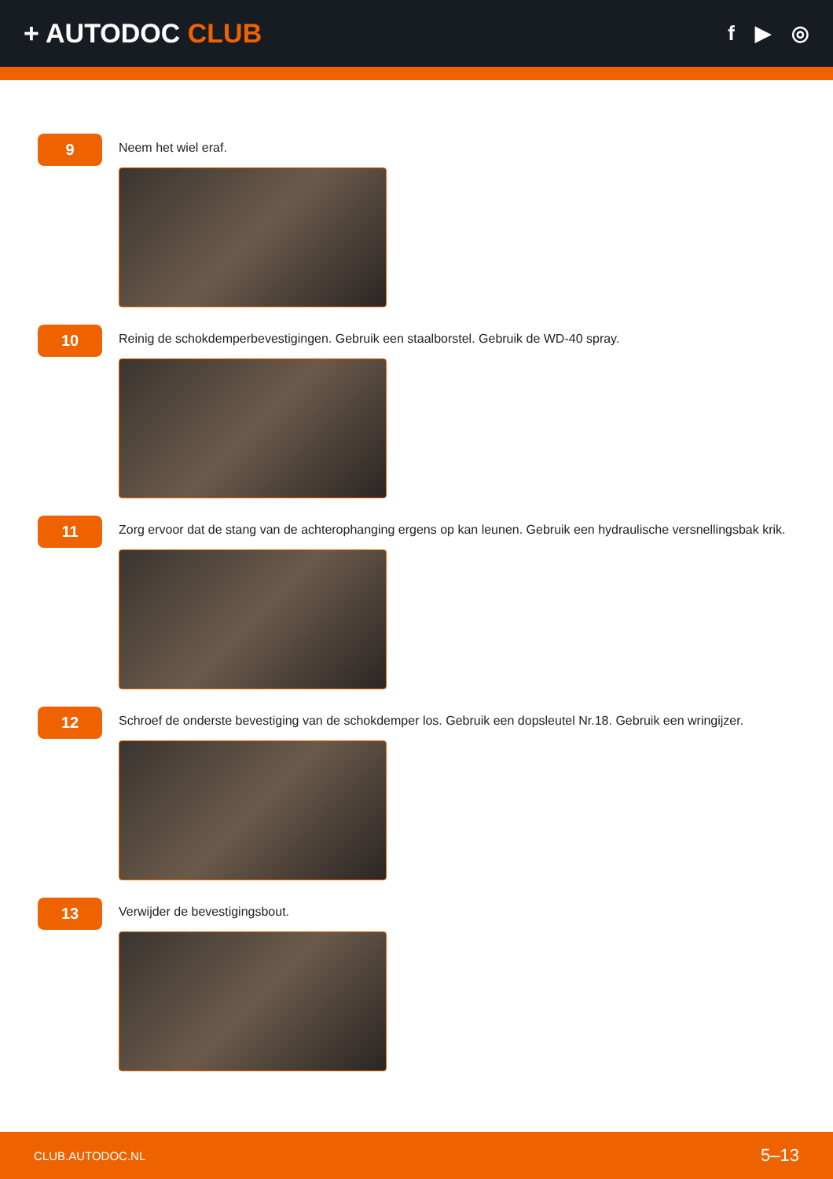+ AUTODOC CLUB
f ▶ ◎
9
Neem het wiel eraf.
10
Reinig de schokdemperbevestigingen. Gebruik een staalborstel. Gebruik de WD-40 spray.
11
Zorg ervoor dat de stang van de achterophanging ergens op kan leunen. Gebruik een hydraulische versnellingsbak krik.
12
Schroef de onderste bevestiging van de schokdemper los. Gebruik een dopsleutel Nr.18. Gebruik een wringijzer.
13
Verwijder de bevestigingsbout.
CLUB.AUTODOC.NL 5–13